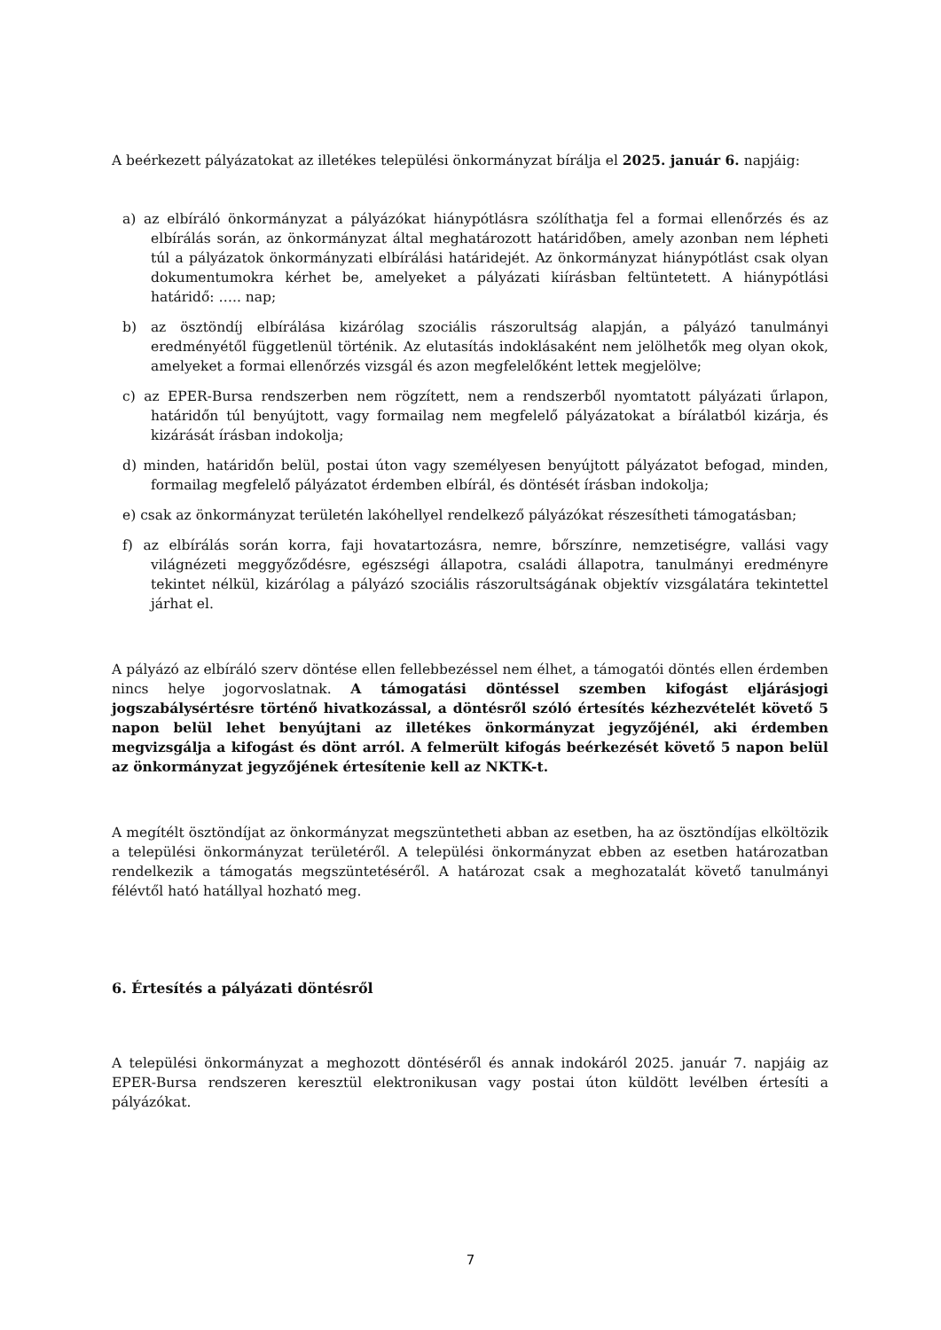A beérkezett pályázatokat az illetékes települési önkormányzat bírálja el 2025. január 6. napjáig:
a) az elbíráló önkormányzat a pályázókat hiánypótlásra szólíthatja fel a formai ellenőrzés és az elbírálás során, az önkormányzat által meghatározott határidőben, amely azonban nem lépheti túl a pályázatok önkormányzati elbírálási határidejét. Az önkormányzat hiánypótlást csak olyan dokumentumokra kérhet be, amelyeket a pályázati kiírásban feltüntetett. A hiánypótlási határidő: ….. nap;
b) az ösztöndíj elbírálása kizárólag szociális rászorultság alapján, a pályázó tanulmányi eredményétől függetlenül történik. Az elutasítás indoklásaként nem jelölhetők meg olyan okok, amelyeket a formai ellenőrzés vizsgál és azon megfelelőként lettek megjelölve;
c) az EPER-Bursa rendszerben nem rögzített, nem a rendszerből nyomtatott pályázati űrlapon, határidőn túl benyújtott, vagy formailag nem megfelelő pályázatokat a bírálatból kizárja, és kizárását írásban indokolja;
d) minden, határidőn belül, postai úton vagy személyesen benyújtott pályázatot befogad, minden, formailag megfelelő pályázatot érdemben elbírál, és döntését írásban indokolja;
e) csak az önkormányzat területén lakóhellyel rendelkező pályázókat részesítheti támogatásban;
f) az elbírálás során korra, faji hovatartozásra, nemre, bőrszínre, nemzetiségre, vallási vagy világnézeti meggyőződésre, egészségi állapotra, családi állapotra, tanulmányi eredményre tekintet nélkül, kizárólag a pályázó szociális rászorultságának objektív vizsgálatára tekintettel járhat el.
A pályázó az elbíráló szerv döntése ellen fellebbezéssel nem élhet, a támogatói döntés ellen érdemben nincs helye jogorvoslatnak. A támogatási döntéssel szemben kifogást eljárásjogi jogszabálysértésre történő hivatkozással, a döntésről szóló értesítés kézhezvételét követő 5 napon belül lehet benyújtani az illetékes önkormányzat jegyzőjénél, aki érdemben megvizsgálja a kifogást és dönt arról. A felmerült kifogás beérkezését követő 5 napon belül az önkormányzat jegyzőjének értesítenie kell az NKTK-t.
A megítélt ösztöndíjat az önkormányzat megszüntetheti abban az esetben, ha az ösztöndíjas elköltözik a települési önkormányzat területéről. A települési önkormányzat ebben az esetben határozatban rendelkezik a támogatás megszüntetéséről. A határozat csak a meghozatalát követő tanulmányi félévtől ható hatállyal hozható meg.
6. Értesítés a pályázati döntésről
A települési önkormányzat a meghozott döntéséről és annak indokáról 2025. január 7. napjáig az EPER-Bursa rendszeren keresztül elektronikusan vagy postai úton küldött levélben értesíti a pályázókat.
7